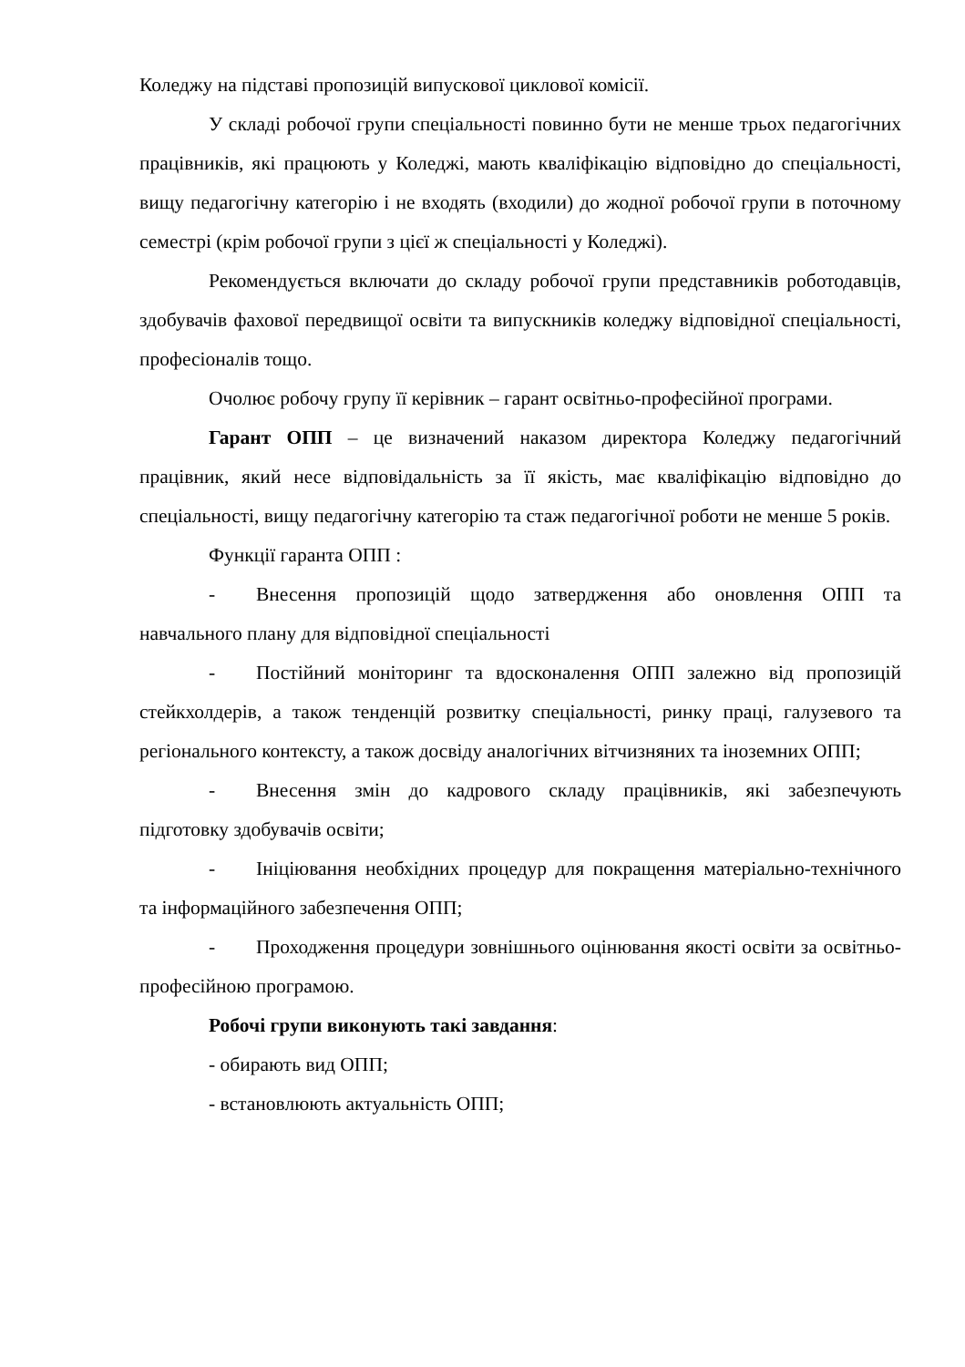Коледжу на підставі пропозицій випускової циклової комісії.
У складі робочої групи спеціальності повинно бути не менше трьох педагогічних працівників, які працюють у Коледжі, мають кваліфікацію відповідно до спеціальності, вищу педагогічну категорію і не входять (входили) до жодної робочої групи в поточному семестрі (крім робочої групи з цієї ж спеціальності у Коледжі).
Рекомендується включати до складу робочої групи представників роботодавців, здобувачів фахової передвищої освіти та випускників коледжу відповідної спеціальності, професіоналів тощо.
Очолює робочу групу її керівник – гарант освітньо-професійної програми.
Гарант ОПП – це визначений наказом директора Коледжу педагогічний працівник, який несе відповідальність за її якість, має кваліфікацію відповідно до спеціальності, вищу педагогічну категорію та стаж педагогічної роботи не менше 5 років.
Функції гаранта ОПП :
- Внесення пропозицій щодо затвердження або оновлення ОПП та навчального плану для відповідної спеціальності
- Постійний моніторинг та вдосконалення ОПП залежно від пропозицій стейкхолдерів, а також тенденцій розвитку спеціальності, ринку праці, галузевого та регіонального контексту, а також досвіду аналогічних вітчизняних та іноземних ОПП;
- Внесення змін до кадрового складу працівників, які забезпечують підготовку здобувачів освіти;
- Ініціювання необхідних процедур для покращення матеріально-технічного та інформаційного забезпечення ОПП;
- Проходження процедури зовнішнього оцінювання якості освіти за освітньо-професійною програмою.
Робочі групи виконують такі завдання:
- обирають вид ОПП;
- встановлюють актуальність ОПП;